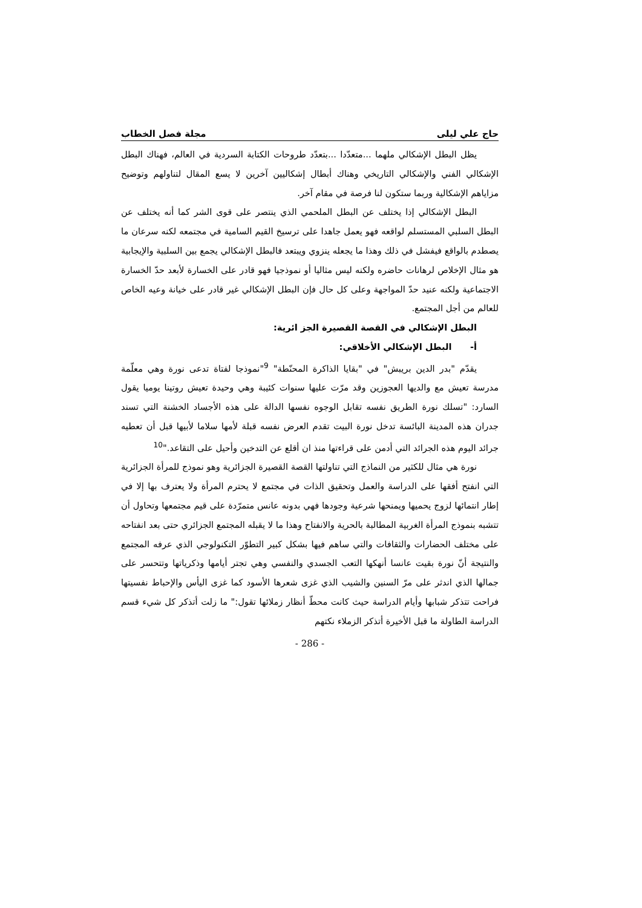حاج علي ليلى مجلة فصل الخطاب
يظل البطل الإشكالي ملهما ...متعدّدا ...بتعدّد طروحات الكتابة السردية في العالم، فهناك البطل الإشكالي الفني والإشكالي التاريخي وهناك أبطال إشكاليين آخرين لا يسع المقال لتناولهم وتوضيح مزاياهم الإشكالية وربما ستكون لنا فرصة في مقام آخر.
البطل الإشكالي إذا يختلف عن البطل الملحمي الذي ينتصر على قوى الشر كما أنه يختلف عن البطل السلبي المستسلم لواقعه فهو يعمل جاهدا على ترسيخ القيم السامية في مجتمعه لكنه سرعان ما يصطدم بالواقع فيفشل في ذلك وهذا ما يجعله ينزوي ويبتعد فالبطل الإشكالي يجمع بين السلبية والإيجابية هو مثال الإخلاص لرهانات حاضره ولكنه ليس مثاليا أو نموذجيا فهو قادر على الخسارة لأبعد حدّ الخسارة الاجتماعية ولكنه عنيد حدّ المواجهة وعلى كل حال فإن البطل الإشكالي غير قادر على خيانة وعيه الخاص للعالم من أجل المجتمع.
البطل الإشكالي في القصة القصيرة الجز ائرية:
أ- البطل الإشكالي الأخلاقي:
يقدّم "بدر الدين بريبش" في "بقايا الذاكرة المحنّطة" <sup>9</sup>"نموذجا لفتاة تدعى نورة وهي معلّمة مدرسة تعيش مع والديها العجوزين وقد مرّت عليها سنوات كئيبة وهي وحيدة تعيش روتينا يوميا يقول السارد: "تسلك نورة الطريق نفسه تقابل الوجوه نفسها الدالة على هذه الأجساد الخشنة التي تسند جدران هذه المدينة البائسة تدخل نورة البيت تقدم العرض نفسه قبلة لأمها سلاما لأبيها قبل أن تعطيه جرائد اليوم هذه الجرائد التي أدمن على قراءتها منذ ان أقلع عن التدخين وأحيل على التقاعد."<sup>10</sup>
نورة هي مثال للكثير من النماذج التي تناولتها القصة القصيرة الجزائرية وهو نموذج للمرأة الجزائرية التي انفتح أفقها على الدراسة والعمل وتحقيق الذات في مجتمع لا يحترم المرأة ولا يعترف بها إلا في إطار انتمائها لزوج يحميها ويمنحها شرعية وجودها فهي بدونه عانس متمرّدة على قيم مجتمعها وتحاول أن تتشبه بنموذج المرأة الغربية المطالبة بالحرية والانفتاح وهذا ما لا يقبله المجتمع الجزائري حتى بعد انفتاحه على مختلف الحضارات والثقافات والتي ساهم فيها بشكل كبير التطوّر التكنولوجي الذي عرفه المجتمع والنتيجة أنّ نورة بقيت عانسا أنهكها التعب الجسدي والنفسي وهي تجتر أيامها وذكرياتها وتتحسر على جمالها الذي اندثر على مرّ السنين والشيب الذي غزى شعرها الأسود كما غزى اليأس والإحباط نفسيتها فراحت تتذكر شبابها وأيام الدراسة حيث كانت محطّ أنظار زملائها تقول:" ما زلت أتذكر كل شيء قسم الدراسة الطاولة ما قبل الأخيرة أتذكر الزملاء نكتهم
- 286 -